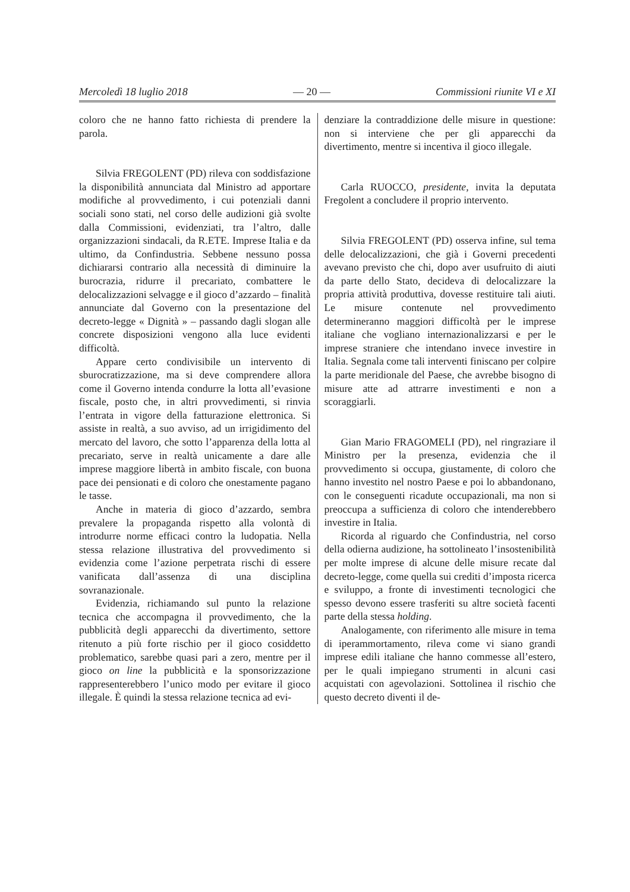Mercoledì 18 luglio 2018 — 20 — Commissioni riunite VI e XI
coloro che ne hanno fatto richiesta di prendere la parola.
Silvia FREGOLENT (PD) rileva con soddisfazione la disponibilità annunciata dal Ministro ad apportare modifiche al provvedimento, i cui potenziali danni sociali sono stati, nel corso delle audizioni già svolte dalla Commissioni, evidenziati, tra l’altro, dalle organizzazioni sindacali, da R.ETE. Imprese Italia e da ultimo, da Confindustria. Sebbene nessuno possa dichiararsi contrario alla necessità di diminuire la burocrazia, ridurre il precariato, combattere le delocalizzazioni selvagge e il gioco d’azzardo – finalità annunciate dal Governo con la presentazione del decreto-legge « Dignità » – passando dagli slogan alle concrete disposizioni vengono alla luce evidenti difficoltà.
Appare certo condivisibile un intervento di sburocratizzazione, ma si deve comprendere allora come il Governo intenda condurre la lotta all’evasione fiscale, posto che, in altri provvedimenti, si rinvia l’entrata in vigore della fatturazione elettronica. Si assiste in realtà, a suo avviso, ad un irrigidimento del mercato del lavoro, che sotto l’apparenza della lotta al precariato, serve in realtà unicamente a dare alle imprese maggiore libertà in ambito fiscale, con buona pace dei pensionati e di coloro che onestamente pagano le tasse.
Anche in materia di gioco d’azzardo, sembra prevalere la propaganda rispetto alla volontà di introdurre norme efficaci contro la ludopatia. Nella stessa relazione illustrativa del provvedimento si evidenzia come l’azione perpetrata rischi di essere vanificata dall’assenza di una disciplina sovranazionale.
Evidenzia, richiamando sul punto la relazione tecnica che accompagna il provvedimento, che la pubblicità degli apparecchi da divertimento, settore ritenuto a più forte rischio per il gioco cosiddetto problematico, sarebbe quasi pari a zero, mentre per il gioco on line la pubblicità e la sponsorizzazione rappresenterebbero l’unico modo per evitare il gioco illegale. È quindi la stessa relazione tecnica ad evi-
denziare la contraddizione delle misure in questione: non si interviene che per gli apparecchi da divertimento, mentre si incentiva il gioco illegale.
Carla RUOCCO, presidente, invita la deputata Fregolent a concludere il proprio intervento.
Silvia FREGOLENT (PD) osserva infine, sul tema delle delocalizzazioni, che già i Governi precedenti avevano previsto che chi, dopo aver usufruito di aiuti da parte dello Stato, decideva di delocalizzare la propria attività produttiva, dovesse restituire tali aiuti. Le misure contenute nel provvedimento determineranno maggiori difficoltà per le imprese italiane che vogliano internazionalizzarsi e per le imprese straniere che intendano invece investire in Italia. Segnala come tali interventi finiscano per colpire la parte meridionale del Paese, che avrebbe bisogno di misure atte ad attrarre investimenti e non a scoraggiarli.
Gian Mario FRAGOMELI (PD), nel ringraziare il Ministro per la presenza, evidenzia che il provvedimento si occupa, giustamente, di coloro che hanno investito nel nostro Paese e poi lo abbandonano, con le conseguenti ricadute occupazionali, ma non si preoccupa a sufficienza di coloro che intenderebbero investire in Italia.
Ricorda al riguardo che Confindustria, nel corso della odierna audizione, ha sottolineato l’insostenibilità per molte imprese di alcune delle misure recate dal decreto-legge, come quella sui crediti d’imposta ricerca e sviluppo, a fronte di investimenti tecnologici che spesso devono essere trasferiti su altre società facenti parte della stessa holding.
Analogamente, con riferimento alle misure in tema di iperammortamento, rileva come vi siano grandi imprese edili italiane che hanno commesse all’estero, per le quali impiegano strumenti in alcuni casi acquistati con agevolazioni. Sottolinea il rischio che questo decreto diventi il de-